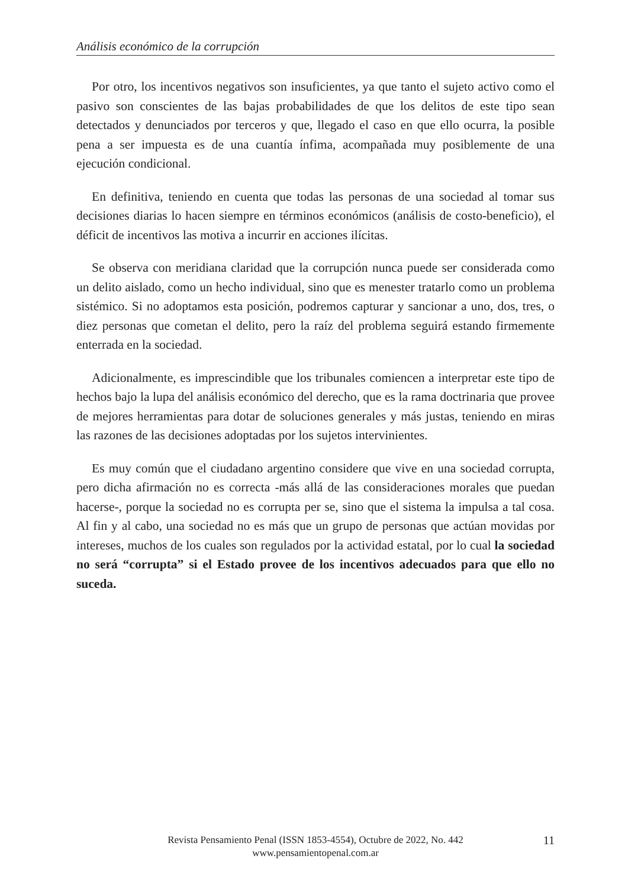Análisis económico de la corrupción
Por otro, los incentivos negativos son insuficientes, ya que tanto el sujeto activo como el pasivo son conscientes de las bajas probabilidades de que los delitos de este tipo sean detectados y denunciados por terceros y que, llegado el caso en que ello ocurra, la posible pena a ser impuesta es de una cuantía ínfima, acompañada muy posiblemente de una ejecución condicional.
En definitiva, teniendo en cuenta que todas las personas de una sociedad al tomar sus decisiones diarias lo hacen siempre en términos económicos (análisis de costo-beneficio), el déficit de incentivos las motiva a incurrir en acciones ilícitas.
Se observa con meridiana claridad que la corrupción nunca puede ser considerada como un delito aislado, como un hecho individual, sino que es menester tratarlo como un problema sistémico. Si no adoptamos esta posición, podremos capturar y sancionar a uno, dos, tres, o diez personas que cometan el delito, pero la raíz del problema seguirá estando firmemente enterrada en la sociedad.
Adicionalmente, es imprescindible que los tribunales comiencen a interpretar este tipo de hechos bajo la lupa del análisis económico del derecho, que es la rama doctrinaria que provee de mejores herramientas para dotar de soluciones generales y más justas, teniendo en miras las razones de las decisiones adoptadas por los sujetos intervinientes.
Es muy común que el ciudadano argentino considere que vive en una sociedad corrupta, pero dicha afirmación no es correcta -más allá de las consideraciones morales que puedan hacerse-, porque la sociedad no es corrupta per se, sino que el sistema la impulsa a tal cosa. Al fin y al cabo, una sociedad no es más que un grupo de personas que actúan movidas por intereses, muchos de los cuales son regulados por la actividad estatal, por lo cual la sociedad no será “corrupta” si el Estado provee de los incentivos adecuados para que ello no suceda.
Revista Pensamiento Penal (ISSN 1853-4554), Octubre de 2022, No. 442
www.pensamientopenal.com.ar
11